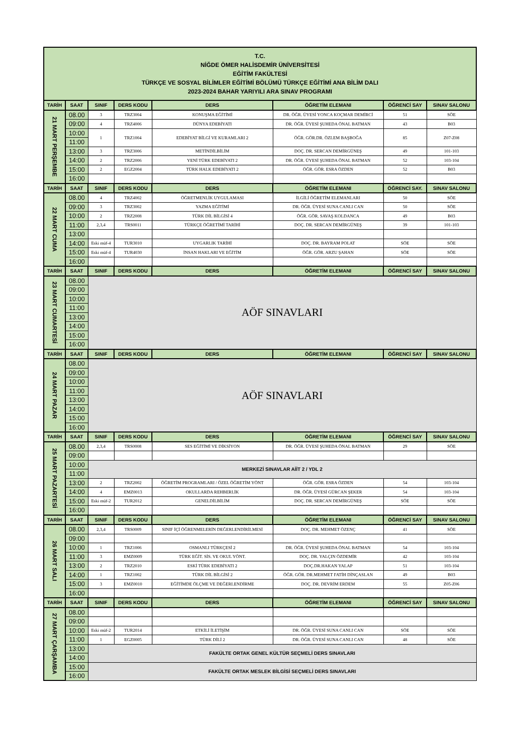| T.C. NİĞDE ÖMER HALİSDEMİR ÜNİVERSİTESİ EĞİTİM FAKÜLTESİ TÜRKÇE VE SOSYAL BİLİMLER EĞİTİMİ BÖLÜMÜ TÜRKÇE EĞİTİMİ ANA BİLİM DALI 2023-2024 BAHAR YARIYILI ARA SINAV PROGRAMI | | | | | | | |
| TARİH | SAAT | SINIF | DERS KODU | DERS | ÖĞRETİM ELEMANI | ÖĞRENCİ SAY | SINAV SALONU |
| 21 MART PERŞEMBE | 08.00 | 3 | TRZ3004 | KONUŞMA EĞİTİMİ | DR. ÖĞR. ÜYESİ YONCA KOÇMAR DEMİRCİ | 51 | SÖE |
| | 09:00 | 4 | TRZ4006 | DÜNYA EDEBİYATI | DR. ÖĞR. ÜYESİ ŞUHEDA ÖNAL BATMAN | 43 | B03 |
| | 10:00 | 1 | TRZ1004 | EDEBİYAT BİLGİ VE KURAMLARI 2 | ÖĞR. GÖR.DR. ÖZLEM BAŞBOĞA | 85 | Z07-Z08 |
| | 11:00 | | | | | | |
| | 13:00 | 3 | TRZ3006 | METİNDİLBİLİM | DOÇ. DR. SERCAN DEMİRGÜNEŞ | 49 | 101-103 |
| | 14:00 | 2 | TRZ2006 | YENİ TÜRK EDEBİYATI 2 | DR. ÖĞR. ÜYESİ ŞUHEDA ÖNAL BATMAN | 52 | 103-104 |
| | 15:00 | 2 | EGZ2004 | TÜRK HALK EDEBİYATI 2 | ÖĞR. GÖR. ESRA ÖZDEN | 52 | B03 |
| | 16:00 | | | | | | |
| TARİH | SAAT | SINIF | DERS KODU | DERS | ÖĞRETİM ELEMANI | ÖĞRENCİ SAY. | SINAV SALONU |
| 22 MART CUMA | 08.00 | 4 | TRZ4002 | ÖĞRETMENLİK UYGULAMASI | İLGİLİ ÖĞRETİM ELEMANLARI | 50 | SÖE |
| | 09:00 | 3 | TRZ3002 | YAZMA EĞİTİMİ | DR. ÖĞR. ÜYESİ SUNA CANLI CAN | 50 | SÖE |
| | 10:00 | 2 | TRZ2008 | TÜRK DİL BİLGİSİ 4 | ÖĞR. GÖR. SAVAŞ KOLDANCA | 49 | B03 |
| | 11:00 | 2,3,4 | TRS0011 | TÜRKÇE ÖĞRETİMİ TARİHİ | DOÇ. DR. SERCAN DEMİRGÜNEŞ | 39 | 101-103 |
| | 13:00 | | | | | | |
| | 14:00 | Eski müf-4 | TUR3010 | UYGARLIK TARİHİ | DOÇ. DR. BAYRAM POLAT | SÖE | SÖE |
| | 15:00 | Eski müf-4 | TUR4030 | İNSAN HAKLARI VE EĞİTİM | ÖĞR. GÖR. ARZU ŞAHAN | SÖE | SÖE |
| | 16:00 | | | | | | |
| TARİH | SAAT | SINIF | DERS KODU | DERS | ÖĞRETİM ELEMANI | ÖĞRENCİ SAY | SINAV SALONU |
| 23 MART CUMARTESİ | 08.00 | AÖF SINAVLARI | | | | | |
| | 09:00 | | | | | | |
| | 10:00 | | | | | | |
| | 11:00 | | | | | | |
| | 13:00 | | | | | | |
| | 14:00 | | | | | | |
| | 15:00 | | | | | | |
| | 16:00 | | | | | | |
| TARİH | SAAT | SINIF | DERS KODU | DERS | ÖĞRETİM ELEMANI | ÖĞRENCİ SAY | SINAV SALONU |
| 24 MART PAZAR | 08.00 | AÖF SINAVLARI | | | | | |
| | 09:00 | | | | | | |
| | 10:00 | | | | | | |
| | 11:00 | | | | | | |
| | 13:00 | | | | | | |
| | 14:00 | | | | | | |
| | 15:00 | | | | | | |
| | 16:00 | | | | | | |
| TARİH | SAAT | SINIF | DERS KODU | DERS | ÖĞRETİM ELEMANI | ÖĞRENCİ SAY | SINAV SALONU |
| 25 MART PAZARTESİ | 08.00 | 2,3,4 | TRS0008 | SES EĞİTİMİ VE DİKSİYON | DR. ÖĞR. ÜYESİ ŞUHEDA ÖNAL BATMAN | 29 | SÖE |
| | 09:00 | | | | | | |
| | 10:00 | MERKEZİ SINAVLAR AİİT 2 / YDL 2 | | | | | |
| | 11:00 | | | | | | |
| | 13:00 | 2 | TRZ2002 | ÖĞRETİM PROGRAMLARI / ÖZEL ÖĞRETİM YÖNT | ÖĞR. GÖR. ESRA ÖZDEN | 54 | 103-104 |
| | 14:00 | 4 | EMZ0013 | OKULLARDA REHBERLİK | DR. ÖĞR. ÜYESİ GÜRCAN ŞEKER | 54 | 103-104 |
| | 15:00 | Eski müf-2 | TUR2012 | GENELDİLBİLİM | DOÇ. DR. SERCAN DEMİRGÜNEŞ | SÖE | SÖE |
| | 16:00 | | | | | | |
| TARİH | SAAT | SINIF | DERS KODU | DERS | ÖĞRETİM ELEMANI | ÖĞRENCİ SAY | SINAV SALONU |
| 26 MART SALI | 08.00 | 2,3,4 | TRS0009 | SINIF İÇİ ÖĞRENMELERİN DEĞERLENDİRİLMESİ | DOÇ. DR. MEHMET ÖZENÇ | 41 | SÖE |
| | 09:00 | | | | | | |
| | 10:00 | 1 | TRZ1006 | OSMANLI TÜRKÇESİ 2 | DR. ÖĞR. ÜYESİ ŞUHEDA ÖNAL BATMAN | 54 | 103-104 |
| | 11:00 | 3 | EMZ0009 | TÜRK EĞİT. SİS. VE OKUL YÖNT. | DOÇ. DR. YALÇIN ÖZDEMİR | 42 | 103-104 |
| | 13:00 | 2 | TRZ2010 | ESKİ TÜRK EDEBİYATI 2 | DOÇ.DR.HAKAN YALAP | 51 | 103-104 |
| | 14:00 | 1 | TRZ1002 | TÜRK DİL BİLGİSİ 2 | ÖĞR. GÖR. DR.MEHMET FATİH DİNÇASLAN | 49 | B03 |
| | 15:00 | 3 | EMZ0010 | EĞİTİMDE ÖLÇME VE DEĞERLENDİRME | DOÇ. DR. DEVRİM ERDEM | 55 | Z05-Z06 |
| | 16:00 | | | | | | |
| TARİH | SAAT | SINIF | DERS KODU | DERS | ÖĞRETİM ELEMANI | ÖĞRENCİ SAY | SINAV SALONU |
| 27 MART ÇARŞAMBA | 08.00 | | | | | | |
| | 09:00 | | | | | | |
| | 10:00 | Eski müf-2 | TUR2014 | ETKİLİ İLETİŞİM | DR. ÖĞR. ÜYESİ SUNA CANLI CAN | SÖE | SÖE |
| | 11:00 | 1 | EGZ0005 | TÜRK DİLİ 2 | DR. ÖĞR. ÜYESİ SUNA CANLI CAN | 48 | SÖE |
| | 13:00 | FAKÜLTE ORTAK GENEL KÜLTÜR SEÇMELİ DERS SINAVLARI | | | | | |
| | 14:00 | | | | | | |
| | 15:00 | FAKÜLTE ORTAK MESLEK BİLGİSİ SEÇMELİ DERS SINAVLARI | | | | | |
| | 16:00 | | | | | | |